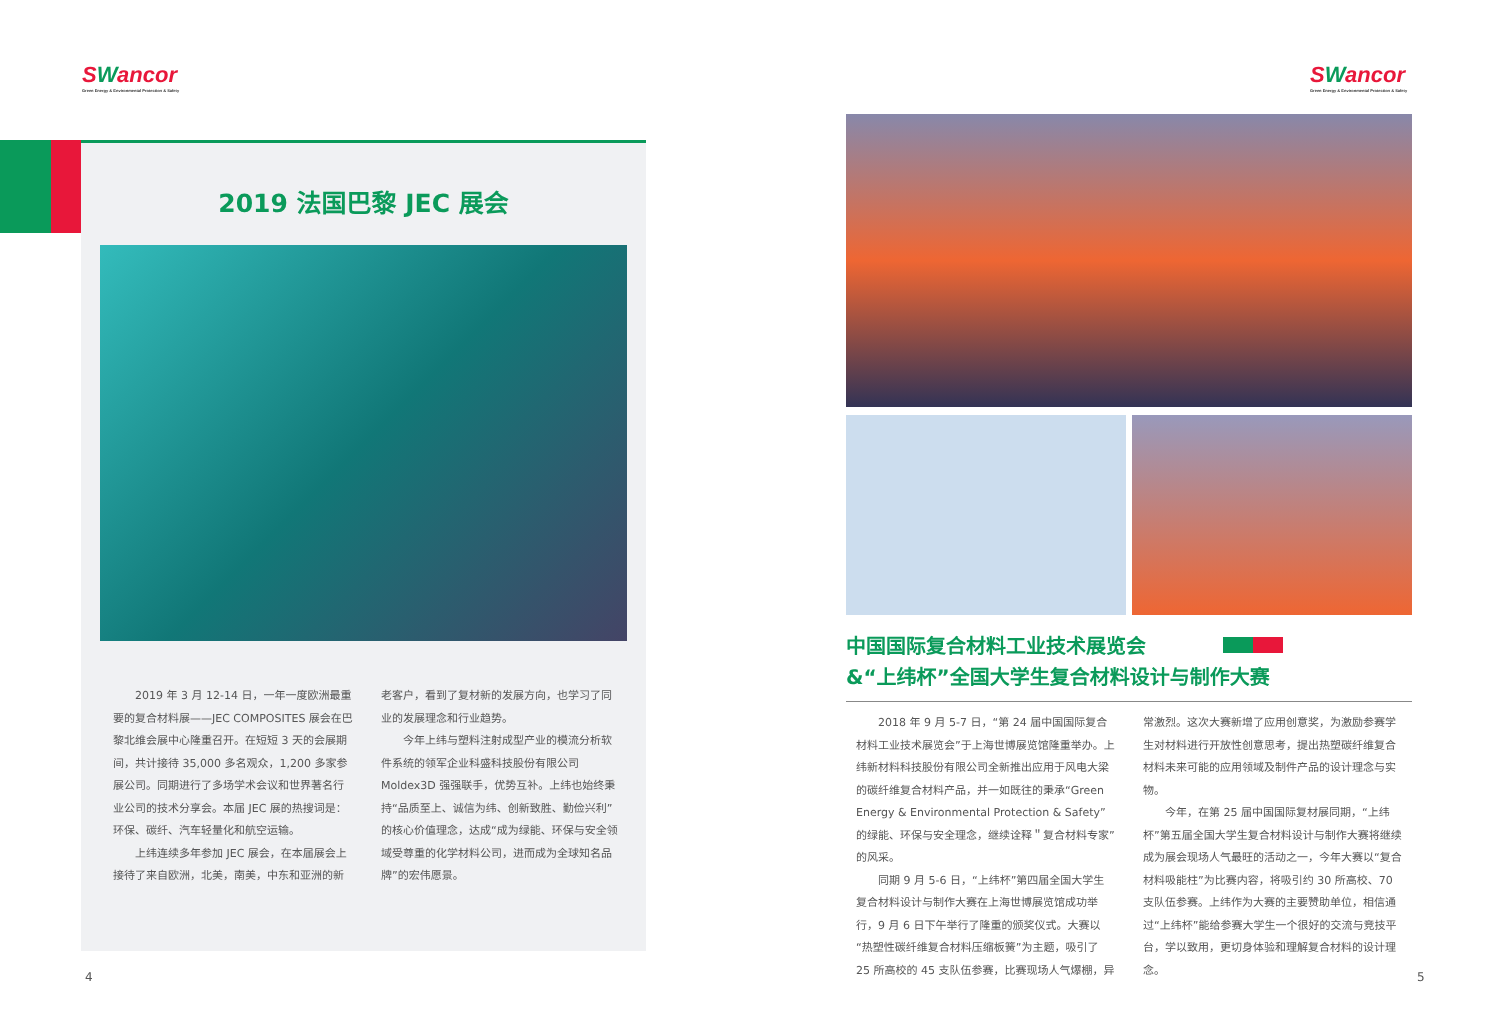SWancor
Green Energy & Environmental Protection & Safety
2019 法国巴黎 JEC 展会
2019 年 3 月 12-14 日，一年一度欧洲最重要的复合材料展——JEC COMPOSITES 展会在巴黎北维会展中心隆重召开。在短短 3 天的会展期间，共计接待 35,000 多名观众，1,200 多家参展公司。同期进行了多场学术会议和世界著名行业公司的技术分享会。本届 JEC 展的热搜词是：环保、碳纤、汽车轻量化和航空运输。
上纬连续多年参加 JEC 展会，在本届展会上接待了来自欧洲，北美，南美，中东和亚洲的新老客户，看到了复材新的发展方向，也学习了同业的发展理念和行业趋势。
今年上纬与塑料注射成型产业的模流分析软件系统的领军企业科盛科技股份有限公司 Moldex3D 强强联手，优势互补。上纬也始终秉持“品质至上、诚信为纬、创新致胜、勤俭兴利”的核心价值理念，达成“成为绿能、环保与安全领域受尊重的化学材料公司，进而成为全球知名品牌”的宏伟愿景。
4
SWancor
Green Energy & Environmental Protection & Safety
中国国际复合材料工业技术展览会
&“上纬杯”全国大学生复合材料设计与制作大赛
2018 年 9 月 5-7 日，“第 24 届中国国际复合材料工业技术展览会”于上海世博展览馆隆重举办。上纬新材料科技股份有限公司全新推出应用于风电大梁的碳纤维复合材料产品，并一如既往的秉承“Green Energy & Environmental Protection & Safety”的绿能、环保与安全理念，继续诠释＂复合材料专家”的风采。
同期 9 月 5-6 日，“上纬杯”第四届全国大学生复合材料设计与制作大赛在上海世博展览馆成功举行，9 月 6 日下午举行了隆重的颁奖仪式。大赛以“热塑性碳纤维复合材料压缩板簧”为主题，吸引了 25 所高校的 45 支队伍参赛，比赛现场人气爆棚，异常激烈。这次大赛新增了应用创意奖，为激励参赛学生对材料进行开放性创意思考，提出热塑碳纤维复合材料未来可能的应用领域及制件产品的设计理念与实物。
今年，在第 25 届中国国际复材展同期，“上纬杯”第五届全国大学生复合材料设计与制作大赛将继续成为展会现场人气最旺的活动之一，今年大赛以“复合材料吸能柱”为比赛内容，将吸引约 30 所高校、70 支队伍参赛。上纬作为大赛的主要赞助单位，相信通过“上纬杯”能给参赛大学生一个很好的交流与竞技平台，学以致用，更切身体验和理解复合材料的设计理念。
5